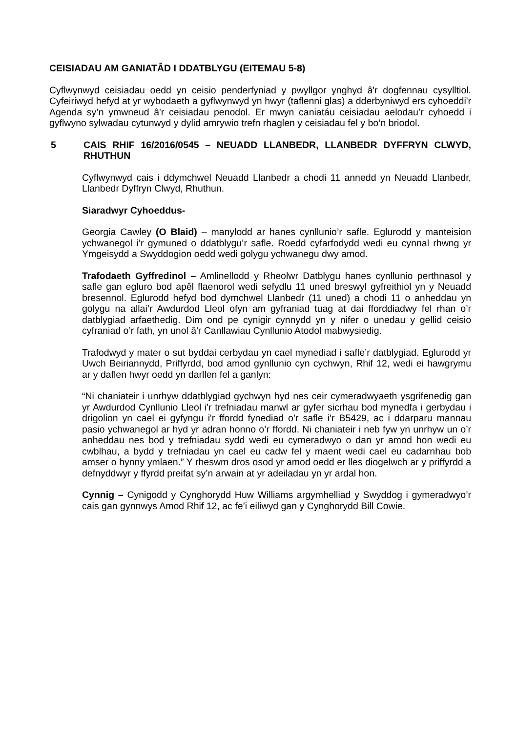CEISIADAU AM GANIATÂD I DDATBLYGU (EITEMAU 5-8)
Cyflwynwyd ceisiadau oedd yn ceisio penderfyniad y pwyllgor ynghyd â'r dogfennau cysylltiol. Cyfeiriwyd hefyd at yr wybodaeth a gyflwynwyd yn hwyr (taflenni glas) a dderbyniwyd ers cyhoeddi'r Agenda sy’n ymwneud â'r ceisiadau penodol. Er mwyn caniatáu ceisiadau aelodau’r cyhoedd i gyflwyno sylwadau cytunwyd y dylid amrywio trefn rhaglen y ceisiadau fel y bo’n briodol.
5 CAIS RHIF 16/2016/0545 – NEUADD LLANBEDR, LLANBEDR DYFFRYN CLWYD, RHUTHUN
Cyflwynwyd cais i ddymchwel Neuadd Llanbedr a chodi 11 annedd yn Neuadd Llanbedr, Llanbedr Dyffryn Clwyd, Rhuthun.
Siaradwyr Cyhoeddus-
Georgia Cawley (O Blaid) – manylodd ar hanes cynllunio’r safle. Eglurodd y manteision ychwanegol i’r gymuned o ddatblygu’r safle. Roedd cyfarfodydd wedi eu cynnal rhwng yr Ymgeisydd a Swyddogion oedd wedi golygu ychwanegu dwy amod.
Trafodaeth Gyffredinol – Amlinellodd y Rheolwr Datblygu hanes cynllunio perthnasol y safle gan egluro bod apêl flaenorol wedi sefydlu 11 uned breswyl gyfreithiol yn y Neuadd bresennol. Eglurodd hefyd bod dymchwel Llanbedr (11 uned) a chodi 11 o anheddau yn golygu na allai’r Awdurdod Lleol ofyn am gyfraniad tuag at dai fforddiadwy fel rhan o’r datblygiad arfaethedig. Dim ond pe cynigir cynnydd yn y nifer o unedau y gellid ceisio cyfraniad o’r fath, yn unol â'r Canllawiau Cynllunio Atodol mabwysiedig.
Trafodwyd y mater o sut byddai cerbydau yn cael mynediad i safle’r datblygiad. Eglurodd yr Uwch Beiriannydd, Priffyrdd, bod amod gynllunio cyn cychwyn, Rhif 12, wedi ei hawgrymu ar y daflen hwyr oedd yn darllen fel a ganlyn:
“Ni chaniateir i unrhyw ddatblygiad gychwyn hyd nes ceir cymeradwyaeth ysgrifenedig gan yr Awdurdod Cynllunio Lleol i'r trefniadau manwl ar gyfer sicrhau bod mynedfa i gerbydau i drigolion yn cael ei gyfyngu i'r ffordd fynediad o’r safle i’r B5429, ac i ddarparu mannau pasio ychwanegol ar hyd yr adran honno o’r ffordd. Ni chaniateir i neb fyw yn unrhyw un o’r anheddau nes bod y trefniadau sydd wedi eu cymeradwyo o dan yr amod hon wedi eu cwblhau, a bydd y trefniadau yn cael eu cadw fel y maent wedi cael eu cadarnhau bob amser o hynny ymlaen.” Y rheswm dros osod yr amod oedd er lles diogelwch ar y priffyrdd a defnyddwyr y ffyrdd preifat sy’n arwain at yr adeiladau yn yr ardal hon.
Cynnig – Cynigodd y Cynghorydd Huw Williams argymhelliad y Swyddog i gymeradwyo’r cais gan gynnwys Amod Rhif 12, ac fe’i eiliwyd gan y Cynghorydd Bill Cowie.